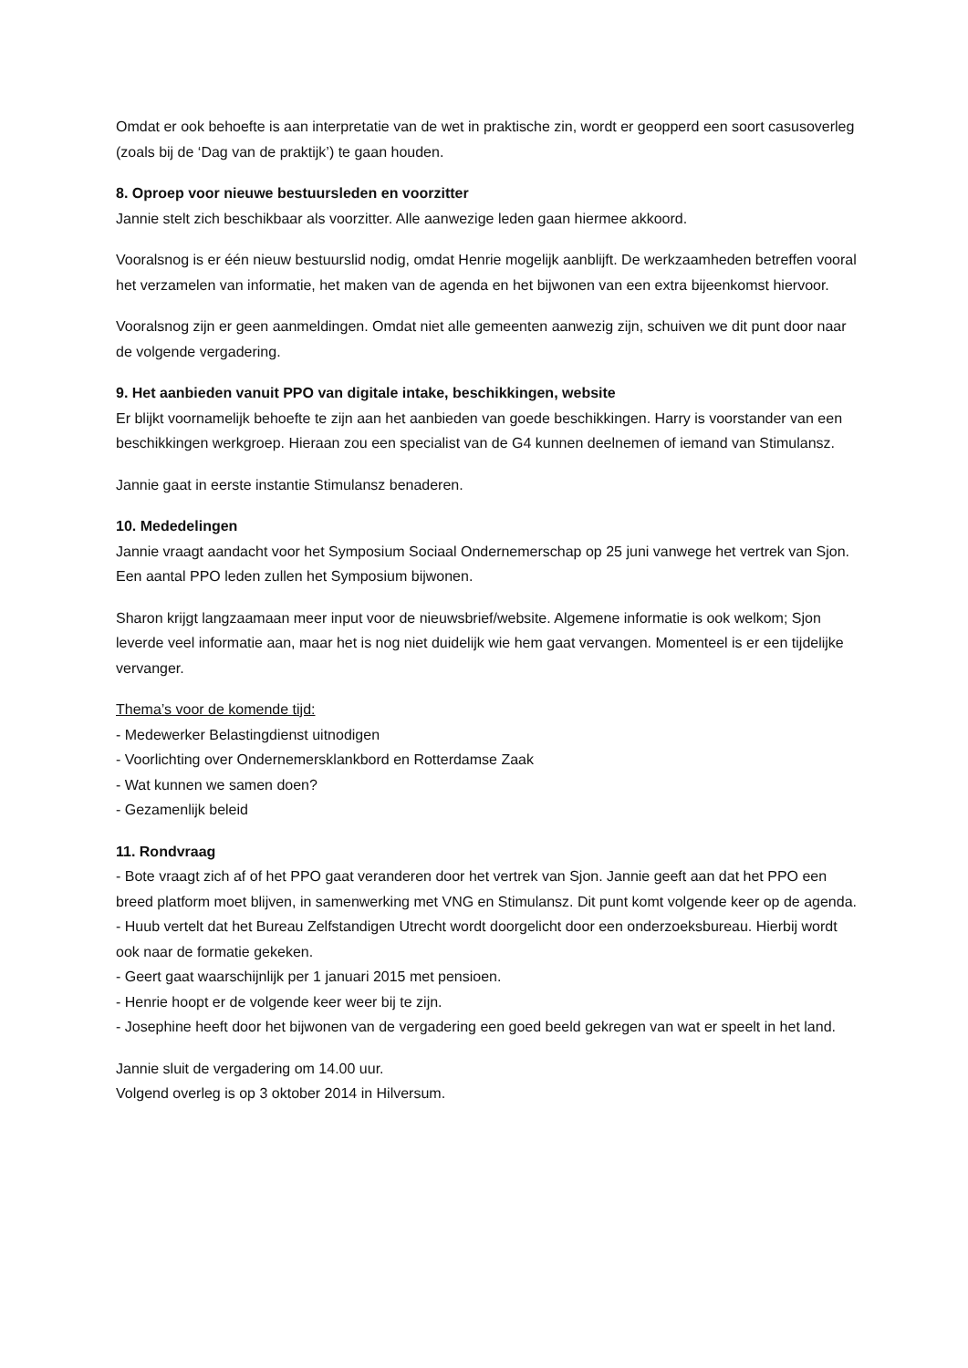Omdat er ook behoefte is aan interpretatie van de wet in praktische zin, wordt er geopperd een soort casusoverleg (zoals bij de ‘Dag van de praktijk’) te gaan houden.
8. Oproep voor nieuwe bestuursleden en voorzitter
Jannie stelt zich beschikbaar als voorzitter. Alle aanwezige leden gaan hiermee akkoord.
Vooralsnog is er één nieuw bestuurslid nodig, omdat Henrie mogelijk aanblijft. De werkzaamheden betreffen vooral het verzamelen van informatie, het maken van de agenda en het bijwonen van een extra bijeenkomst hiervoor.
Vooralsnog zijn er geen aanmeldingen. Omdat niet alle gemeenten aanwezig zijn, schuiven we dit punt door naar de volgende vergadering.
9. Het aanbieden vanuit PPO van digitale intake, beschikkingen, website
Er blijkt voornamelijk behoefte te zijn aan het aanbieden van goede beschikkingen. Harry is voorstander van een beschikkingen werkgroep. Hieraan zou een specialist van de G4 kunnen deelnemen of iemand van Stimulansz.
Jannie gaat in eerste instantie Stimulansz benaderen.
10. Mededelingen
Jannie vraagt aandacht voor het Symposium Sociaal Ondernemerschap op 25 juni vanwege het vertrek van Sjon. Een aantal PPO leden zullen het Symposium bijwonen.
Sharon krijgt langzaamaan meer input voor de nieuwsbrief/website. Algemene informatie is ook welkom; Sjon leverde veel informatie aan, maar het is nog niet duidelijk wie hem gaat vervangen. Momenteel is er een tijdelijke vervanger.
Thema’s voor de komende tijd:
- Medewerker Belastingdienst uitnodigen
- Voorlichting over Ondernemersklankbord en Rotterdamse Zaak
- Wat kunnen we samen doen?
- Gezamenlijk beleid
11. Rondvraag
- Bote vraagt zich af of het PPO gaat veranderen door het vertrek van Sjon. Jannie geeft aan dat het PPO een breed platform moet blijven, in samenwerking met VNG en Stimulansz. Dit punt komt volgende keer op de agenda.
- Huub vertelt dat het Bureau Zelfstandigen Utrecht wordt doorgelicht door een onderzoeksbureau. Hierbij wordt ook naar de formatie gekeken.
- Geert gaat waarschijnlijk per 1 januari 2015 met pensioen.
- Henrie hoopt er de volgende keer weer bij te zijn.
- Josephine heeft door het bijwonen van de vergadering een goed beeld gekregen van wat er speelt in het land.
Jannie sluit de vergadering om 14.00 uur.
Volgend overleg is op 3 oktober 2014 in Hilversum.